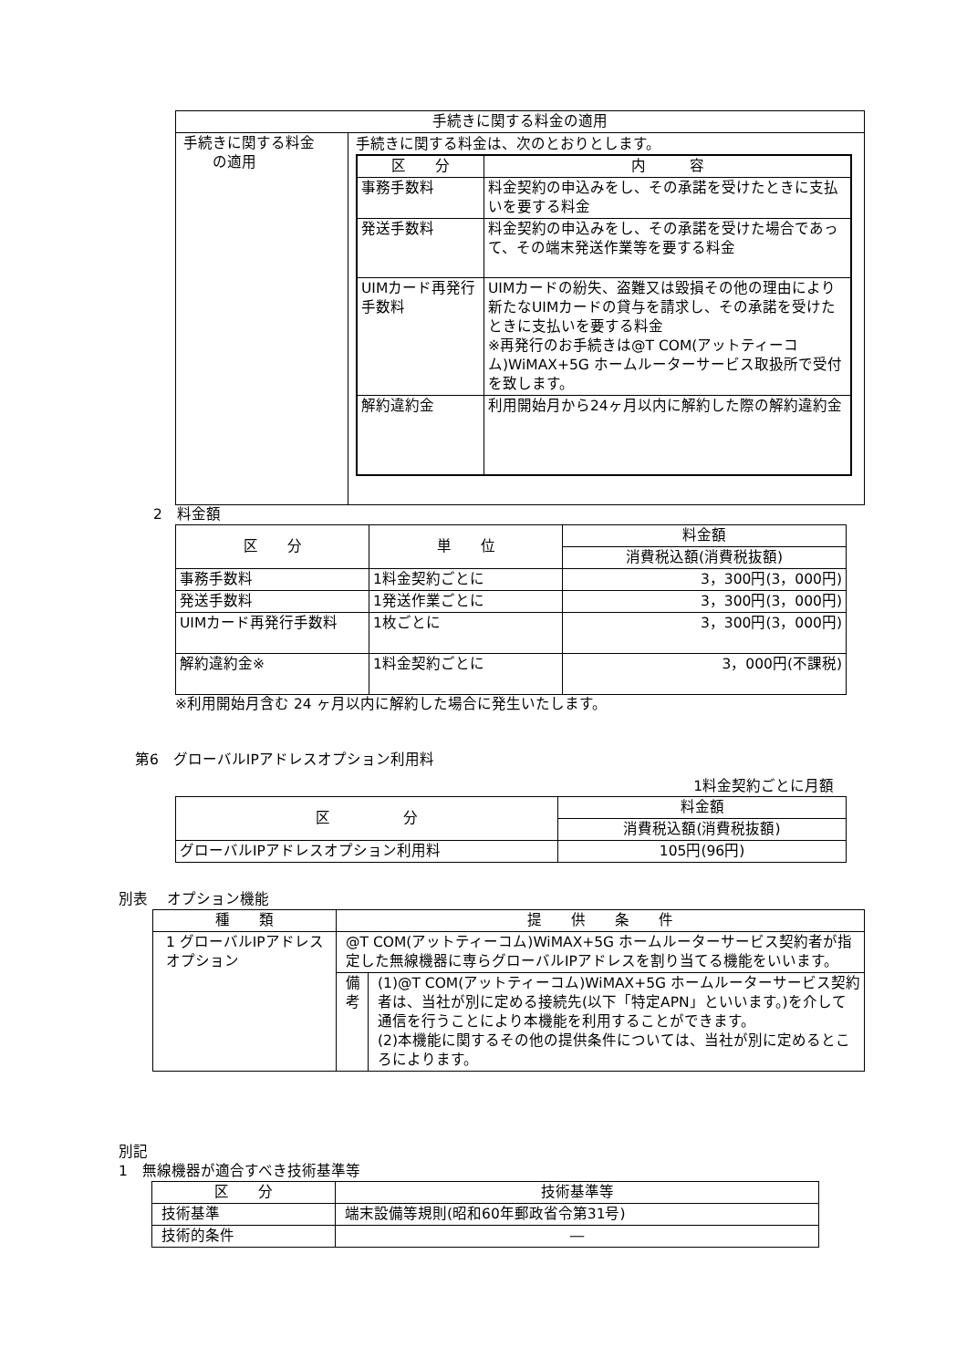| 手続きに関する料金の適用 | |
| --- | --- |
| 手続きに関する料金 の適用 | 手続きに関する料金は、次のとおりとします。 / 区 分 / 内 容 / / --- / --- / / 事務手数料 / 料金契約の申込みをし、その承諾を受けたときに支払いを要する料金 / / 発送手数料 / 料金契約の申込みをし、その承諾を受けた場合であって、その端末発送作業等を要する料金 / / UIMカード再発行手数料 / UIMカードの紛失、盗難又は毀損その他の理由により新たなUIMカードの貸与を請求し、その承諾を受けたときに支払いを要する料金 ※再発行のお手続きは@T COM(アットティーコム)WiMAX+5G ホームルーターサービス取扱所で受付を致します。 / / 解約違約金 / 利用開始月から24ヶ月以内に解約した際の解約違約金 / |
2　料金額
| 区 分 | 単 位 | 料金額 |
| --- | --- | --- |
| | | 消費税込額(消費税抜額) |
| 事務手数料 | 1料金契約ごとに | 3，300円(3，000円) |
| 発送手数料 | 1発送作業ごとに | 3，300円(3，000円) |
| UIMカード再発行手数料 | 1枚ごとに | 3，300円(3，000円) |
| 解約違約金※ | 1料金契約ごとに | 3，000円(不課税) |
※利用開始月含む 24 ヶ月以内に解約した場合に発生いたします。
第6　グローバルIPアドレスオプション利用料
1料金契約ごとに月額
| 区 分 | 料金額 |
| --- | --- |
| | 消費税込額(消費税抜額) |
| グローバルIPアドレスオプション利用料 | 105円(96円) |
別表　 オプション機能
| 種 類 | 提 供 条 件 | |
| --- | --- | --- |
| 1 グローバルIPアドレスオプション | @T COM(アットティーコム)WiMAX+5G ホームルーターサービス契約者が指定した無線機器に専らグローバルIPアドレスを割り当てる機能をいいます。 | |
| | 備考 | (1)@T COM(アットティーコム)WiMAX+5G ホームルーターサービス契約者は、当社が別に定める接続先(以下「特定APN」といいます。)を介して通信を行うことにより本機能を利用することができます。 (2)本機能に関するその他の提供条件については、当社が別に定めるところによります。 |
別記
1　無線機器が適合すべき技術基準等
| 区 分 | 技術基準等 |
| --- | --- |
| 技術基準 | 端末設備等規則(昭和60年郵政省令第31号) |
| 技術的条件 | ― |